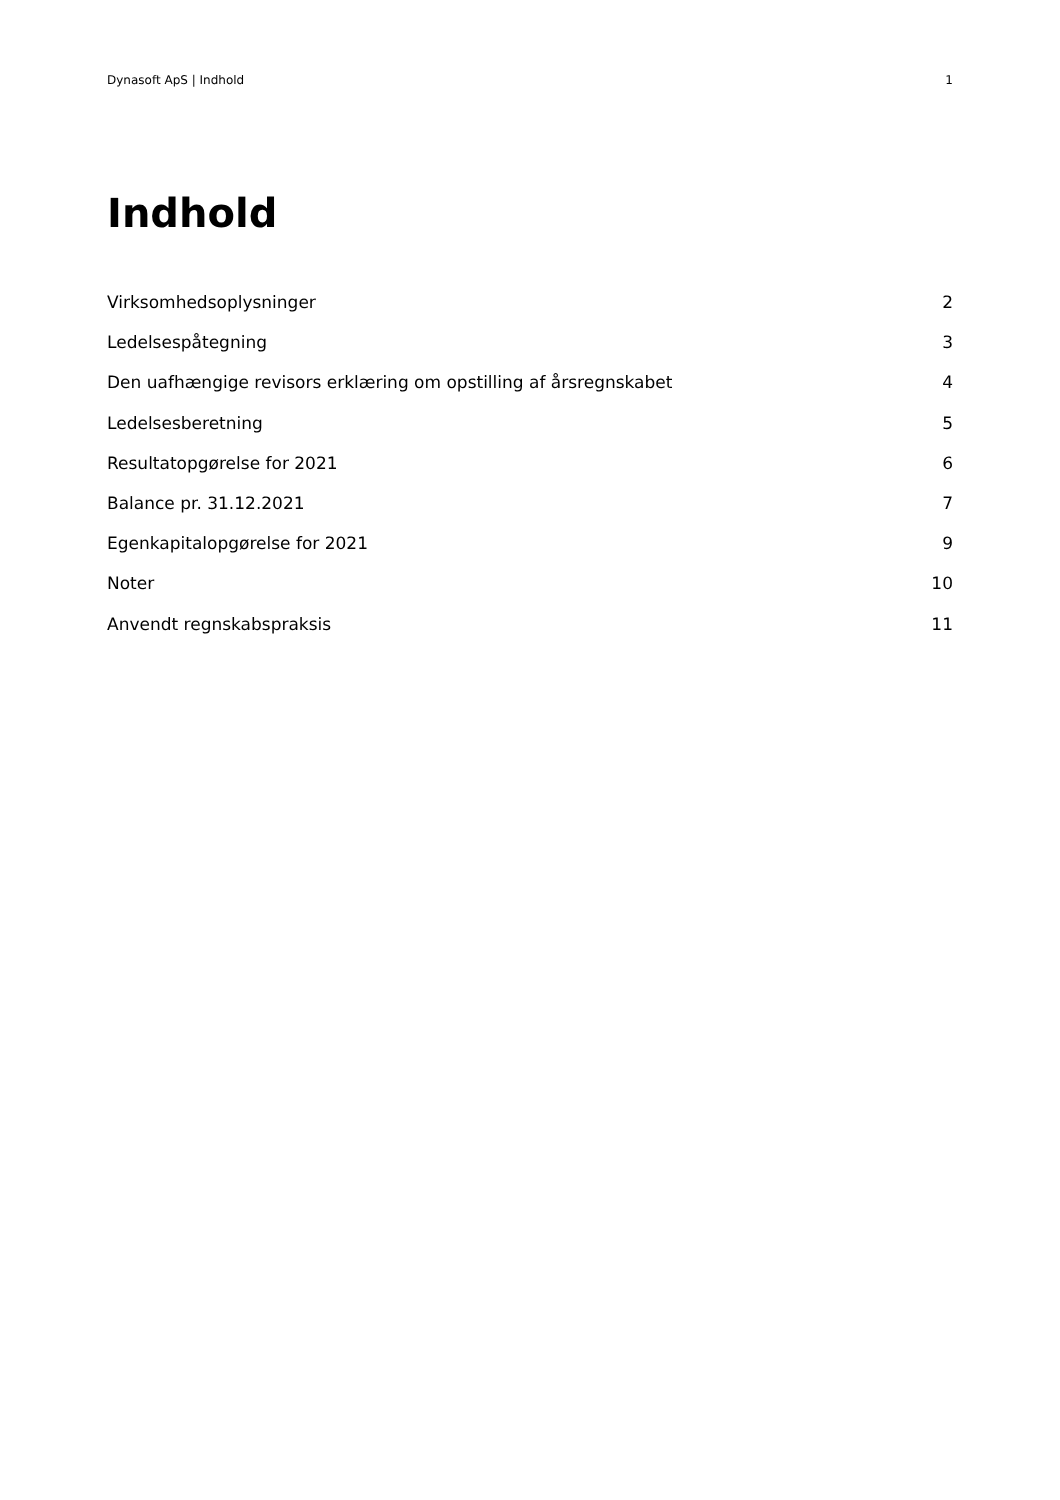Dynasoft ApS | Indhold 1
Indhold
Virksomhedsoplysninger 2
Ledelsespåtegning 3
Den uafhængige revisors erklæring om opstilling af årsregnskabet 4
Ledelsesberetning 5
Resultatopgørelse for 2021 6
Balance pr. 31.12.2021 7
Egenkapitalopgørelse for 2021 9
Noter 10
Anvendt regnskabspraksis 11